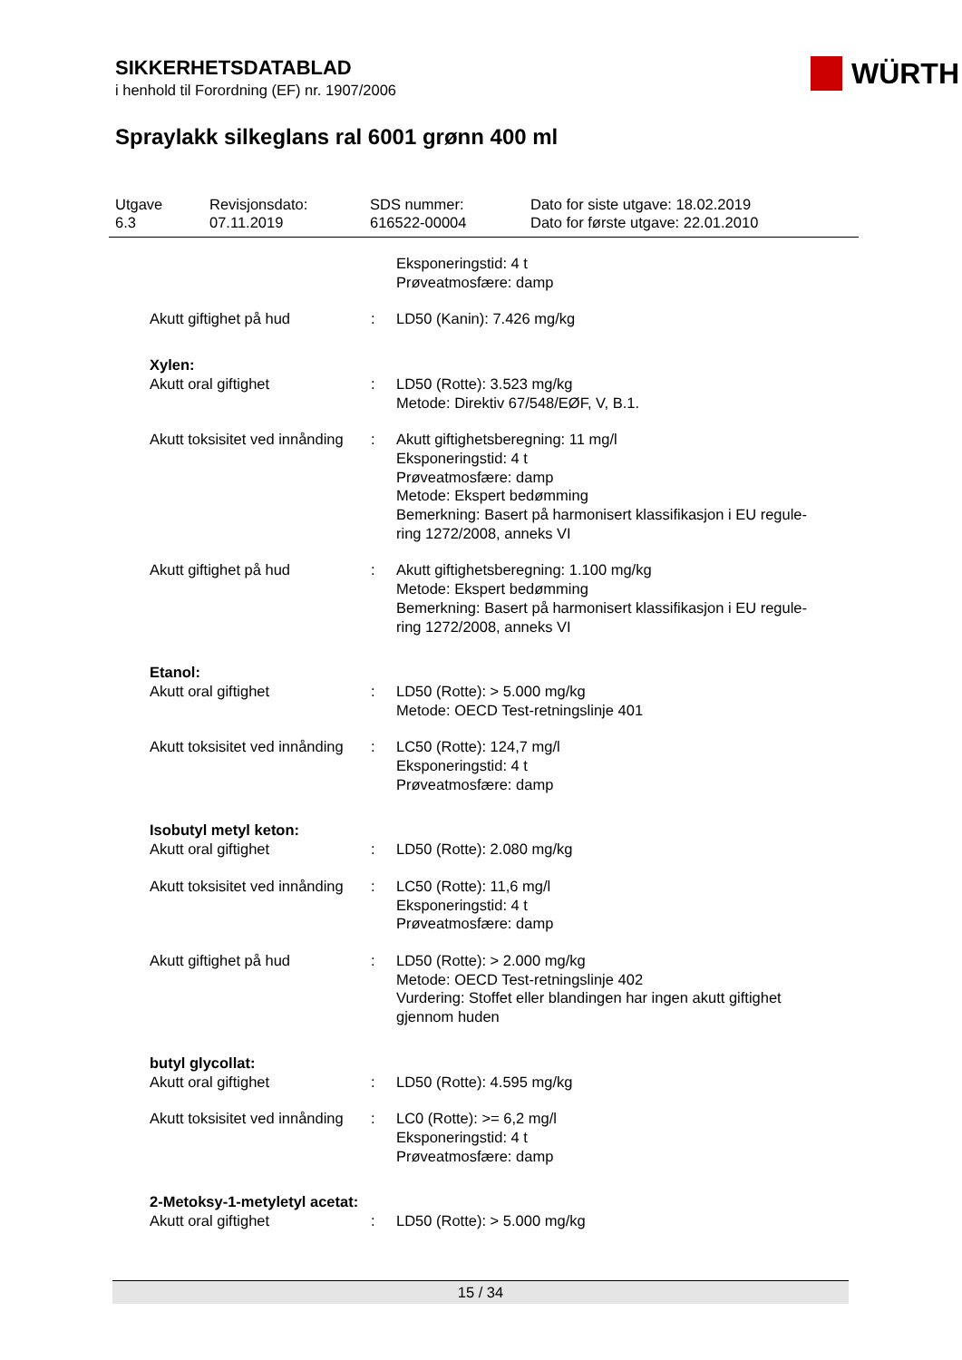SIKKERHETSDATABLAD
i henhold til Forordning (EF) nr. 1907/2006
WÜRTH
Spraylakk silkeglans ral 6001 grønn 400 ml
Utgave
6.3
Revisjonsdato:
07.11.2019
SDS nummer:
616522-00004
Dato for siste utgave: 18.02.2019
Dato for første utgave: 22.01.2010
| | | Eksponeringstid: 4 t Prøveatmosfære: damp |
| Akutt giftighet på hud | : | LD50 (Kanin): 7.426 mg/kg |
| Xylen: | | |
| Akutt oral giftighet | : | LD50 (Rotte): 3.523 mg/kg Metode: Direktiv 67/548/EØF, V, B.1. |
| Akutt toksisitet ved innånding | : | Akutt giftighetsberegning: 11 mg/l Eksponeringstid: 4 t Prøveatmosfære: damp Metode: Ekspert bedømming Bemerkning: Basert på harmonisert klassifikasjon i EU regule- ring 1272/2008, anneks VI |
| Akutt giftighet på hud | : | Akutt giftighetsberegning: 1.100 mg/kg Metode: Ekspert bedømming Bemerkning: Basert på harmonisert klassifikasjon i EU regule- ring 1272/2008, anneks VI |
| Etanol: | | |
| Akutt oral giftighet | : | LD50 (Rotte): > 5.000 mg/kg Metode: OECD Test-retningslinje 401 |
| Akutt toksisitet ved innånding | : | LC50 (Rotte): 124,7 mg/l Eksponeringstid: 4 t Prøveatmosfære: damp |
| Isobutyl metyl keton: | | |
| Akutt oral giftighet | : | LD50 (Rotte): 2.080 mg/kg |
| Akutt toksisitet ved innånding | : | LC50 (Rotte): 11,6 mg/l Eksponeringstid: 4 t Prøveatmosfære: damp |
| Akutt giftighet på hud | : | LD50 (Rotte): > 2.000 mg/kg Metode: OECD Test-retningslinje 402 Vurdering: Stoffet eller blandingen har ingen akutt giftighet gjennom huden |
| butyl glycollat: | | |
| Akutt oral giftighet | : | LD50 (Rotte): 4.595 mg/kg |
| Akutt toksisitet ved innånding | : | LC0 (Rotte): >= 6,2 mg/l Eksponeringstid: 4 t Prøveatmosfære: damp |
| 2-Metoksy-1-metyletyl acetat: | | |
| Akutt oral giftighet | : | LD50 (Rotte): > 5.000 mg/kg |
15 / 34